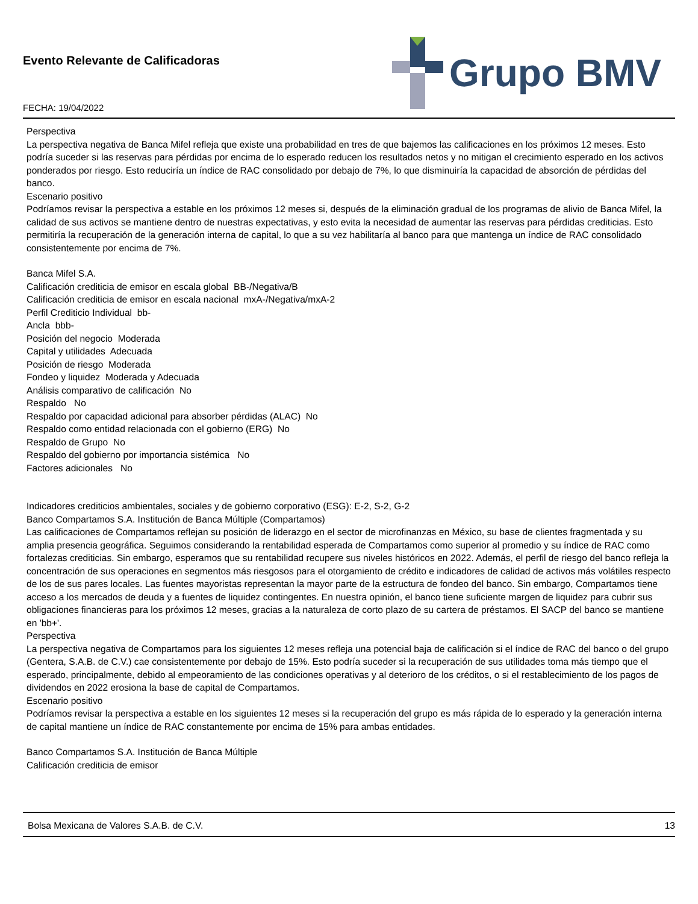Evento Relevante de Calificadoras
FECHA: 19/04/2022
Grupo BMV
Perspectiva
La perspectiva negativa de Banca Mifel refleja que existe una probabilidad en tres de que bajemos las calificaciones en los próximos 12 meses. Esto podría suceder si las reservas para pérdidas por encima de lo esperado reducen los resultados netos y no mitigan el crecimiento esperado en los activos ponderados por riesgo. Esto reduciría un índice de RAC consolidado por debajo de 7%, lo que disminuiría la capacidad de absorción de pérdidas del banco.
Escenario positivo
Podríamos revisar la perspectiva a estable en los próximos 12 meses si, después de la eliminación gradual de los programas de alivio de Banca Mifel, la calidad de sus activos se mantiene dentro de nuestras expectativas, y esto evita la necesidad de aumentar las reservas para pérdidas crediticias. Esto permitiría la recuperación de la generación interna de capital, lo que a su vez habilitaría al banco para que mantenga un índice de RAC consolidado consistentemente por encima de 7%.
Banca Mifel S.A.
Calificación crediticia de emisor en escala global BB-/Negativa/B
Calificación crediticia de emisor en escala nacional mxA-/Negativa/mxA-2
Perfil Crediticio Individual bb-
Ancla bbb-
Posición del negocio Moderada
Capital y utilidades Adecuada
Posición de riesgo Moderada
Fondeo y liquidez Moderada y Adecuada
Análisis comparativo de calificación No
Respaldo No
Respaldo por capacidad adicional para absorber pérdidas (ALAC) No
Respaldo como entidad relacionada con el gobierno (ERG) No
Respaldo de Grupo No
Respaldo del gobierno por importancia sistémica No
Factores adicionales No
Indicadores crediticios ambientales, sociales y de gobierno corporativo (ESG): E-2, S-2, G-2
Banco Compartamos S.A. Institución de Banca Múltiple (Compartamos)
Las calificaciones de Compartamos reflejan su posición de liderazgo en el sector de microfinanzas en México, su base de clientes fragmentada y su amplia presencia geográfica. Seguimos considerando la rentabilidad esperada de Compartamos como superior al promedio y su índice de RAC como fortalezas crediticias. Sin embargo, esperamos que su rentabilidad recupere sus niveles históricos en 2022. Además, el perfil de riesgo del banco refleja la concentración de sus operaciones en segmentos más riesgosos para el otorgamiento de crédito e indicadores de calidad de activos más volátiles respecto de los de sus pares locales. Las fuentes mayoristas representan la mayor parte de la estructura de fondeo del banco. Sin embargo, Compartamos tiene acceso a los mercados de deuda y a fuentes de liquidez contingentes. En nuestra opinión, el banco tiene suficiente margen de liquidez para cubrir sus obligaciones financieras para los próximos 12 meses, gracias a la naturaleza de corto plazo de su cartera de préstamos. El SACP del banco se mantiene en 'bb+'.
Perspectiva
La perspectiva negativa de Compartamos para los siguientes 12 meses refleja una potencial baja de calificación si el índice de RAC del banco o del grupo (Gentera, S.A.B. de C.V.) cae consistentemente por debajo de 15%. Esto podría suceder si la recuperación de sus utilidades toma más tiempo que el esperado, principalmente, debido al empeoramiento de las condiciones operativas y al deterioro de los créditos, o si el restablecimiento de los pagos de dividendos en 2022 erosiona la base de capital de Compartamos.
Escenario positivo
Podríamos revisar la perspectiva a estable en los siguientes 12 meses si la recuperación del grupo es más rápida de lo esperado y la generación interna de capital mantiene un índice de RAC constantemente por encima de 15% para ambas entidades.
Banco Compartamos S.A. Institución de Banca Múltiple
Calificación crediticia de emisor
Bolsa Mexicana de Valores S.A.B. de C.V. 13